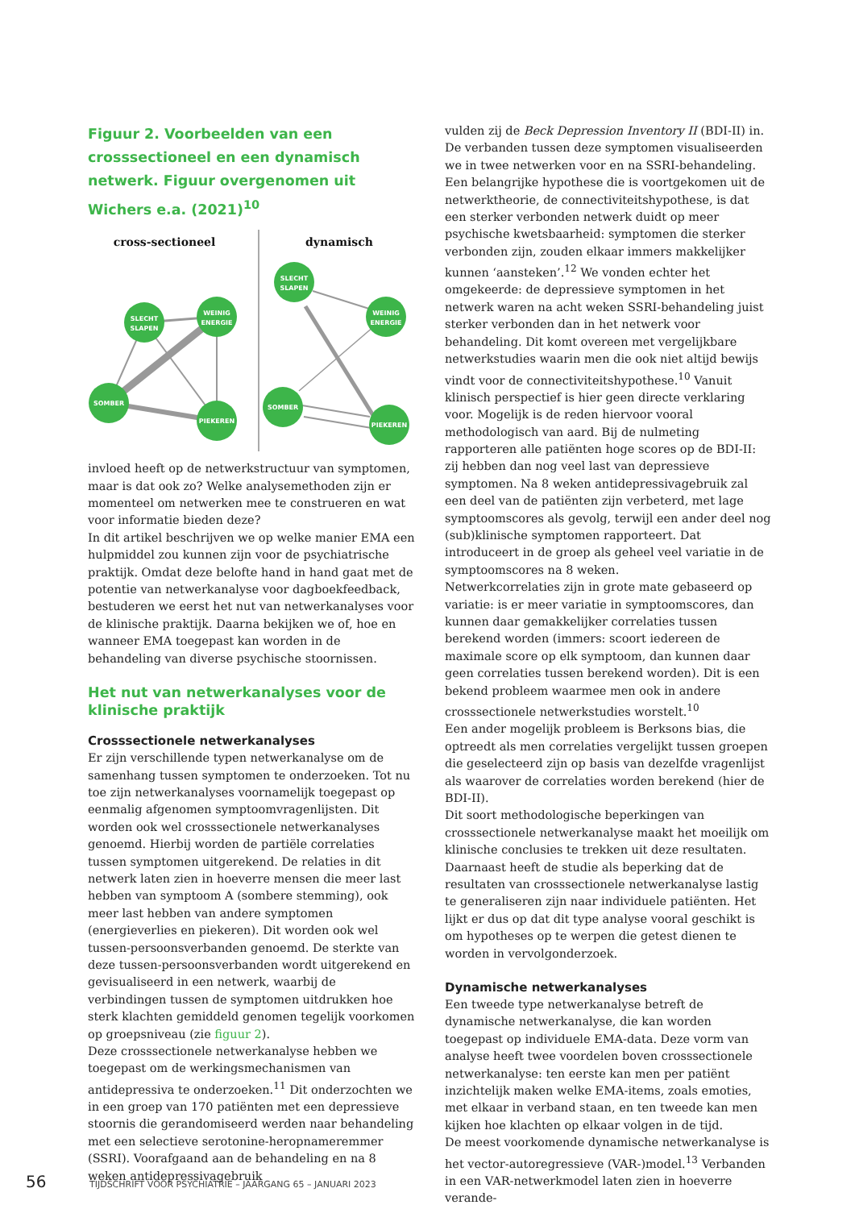Figuur 2. Voorbeelden van een crosssectioneel en een dynamisch netwerk. Figuur overgenomen uit Wichers e.a. (2021)<sup>10</sup>
cross-sectioneel
dynamisch
SLECHT
SLAPEN
WEINIG
ENERGIE
SOMBER
PIEKEREN
SLECHT
SLAPEN
WEINIG
ENERGIE
SOMBER
PIEKEREN
invloed heeft op de netwerkstructuur van symptomen, maar is dat ook zo? Welke analysemethoden zijn er momenteel om netwerken mee te construeren en wat voor informatie bieden deze?
In dit artikel beschrijven we op welke manier EMA een hulpmiddel zou kunnen zijn voor de psychiatrische praktijk. Omdat deze belofte hand in hand gaat met de potentie van netwerkanalyse voor dagboekfeedback, bestuderen we eerst het nut van netwerkanalyses voor de klinische praktijk. Daarna bekijken we of, hoe en wanneer EMA toegepast kan worden in de behandeling van diverse psychische stoornissen.
Het nut van netwerkanalyses voor de klinische praktijk
Crosssectionele netwerkanalyses
Er zijn verschillende typen netwerkanalyse om de samenhang tussen symptomen te onderzoeken. Tot nu toe zijn netwerkanalyses voornamelijk toegepast op eenmalig afgenomen symptoomvragenlijsten. Dit worden ook wel crosssectionele netwerkanalyses genoemd. Hierbij worden de partiële correlaties tussen symptomen uitgerekend. De relaties in dit netwerk laten zien in hoeverre mensen die meer last hebben van symptoom A (sombere stemming), ook meer last hebben van andere symptomen (energieverlies en piekeren). Dit worden ook wel tussen-persoonsverbanden genoemd. De sterkte van deze tussen-persoonsverbanden wordt uitgerekend en gevisualiseerd in een netwerk, waarbij de verbindingen tussen de symptomen uitdrukken hoe sterk klachten gemiddeld genomen tegelijk voorkomen op groepsniveau (zie figuur 2).
Deze crosssectionele netwerkanalyse hebben we toegepast om de werkingsmechanismen van antidepressiva te onderzoeken.<sup>11</sup> Dit onderzochten we in een groep van 170 patiënten met een depressieve stoornis die gerandomiseerd werden naar behandeling met een selectieve serotonine-heropnameremmer (SSRI). Voorafgaand aan de behandeling en na 8 weken antidepressivagebruik
vulden zij de Beck Depression Inventory II (BDI-II) in.
De verbanden tussen deze symptomen visualiseerden we in twee netwerken voor en na SSRI-behandeling. Een belangrijke hypothese die is voortgekomen uit de netwerktheorie, de connectiviteitshypothese, is dat een sterker verbonden netwerk duidt op meer psychische kwetsbaarheid: symptomen die sterker verbonden zijn, zouden elkaar immers makkelijker kunnen ‘aansteken’.<sup>12</sup> We vonden echter het omgekeerde: de depressieve symptomen in het netwerk waren na acht weken SSRI-behandeling juist sterker verbonden dan in het netwerk voor behandeling. Dit komt overeen met vergelijkbare netwerkstudies waarin men die ook niet altijd bewijs vindt voor de connectiviteitshypothese.<sup>10</sup> Vanuit klinisch perspectief is hier geen directe verklaring voor. Mogelijk is de reden hiervoor vooral methodologisch van aard. Bij de nulmeting rapporteren alle patiënten hoge scores op de BDI-II: zij hebben dan nog veel last van depressieve symptomen. Na 8 weken antidepressivagebruik zal een deel van de patiënten zijn verbeterd, met lage symptoomscores als gevolg, terwijl een ander deel nog (sub)klinische symptomen rapporteert. Dat introduceert in de groep als geheel veel variatie in de symptoomscores na 8 weken.
Netwerkcorrelaties zijn in grote mate gebaseerd op variatie: is er meer variatie in symptoomscores, dan kunnen daar gemakkelijker correlaties tussen berekend worden (immers: scoort iedereen de maximale score op elk symptoom, dan kunnen daar geen correlaties tussen berekend worden). Dit is een bekend probleem waarmee men ook in andere crosssectionele netwerkstudies worstelt.<sup>10</sup>
Een ander mogelijk probleem is Berksons bias, die optreedt als men correlaties vergelijkt tussen groepen die geselecteerd zijn op basis van dezelfde vragenlijst als waarover de correlaties worden berekend (hier de BDI-II).
Dit soort methodologische beperkingen van crosssectionele netwerkanalyse maakt het moeilijk om klinische conclusies te trekken uit deze resultaten. Daarnaast heeft de studie als beperking dat de resultaten van crosssectionele netwerkanalyse lastig te generaliseren zijn naar individuele patiënten. Het lijkt er dus op dat dit type analyse vooral geschikt is om hypotheses op te werpen die getest dienen te worden in vervolgonderzoek.
Dynamische netwerkanalyses
Een tweede type netwerkanalyse betreft de dynamische netwerkanalyse, die kan worden toegepast op individuele EMA-data. Deze vorm van analyse heeft twee voordelen boven crosssectionele netwerkanalyse: ten eerste kan men per patiënt inzichtelijk maken welke EMA-items, zoals emoties, met elkaar in verband staan, en ten tweede kan men kijken hoe klachten op elkaar volgen in de tijd.
De meest voorkomende dynamische netwerkanalyse is het vector-autoregressieve (VAR-)model.<sup>13</sup> Verbanden in een VAR-netwerkmodel laten zien in hoeverre verande-
56 TIJDSCHRIFT VOOR PSYCHIATRIE – JAARGANG 65 – JANUARI 2023